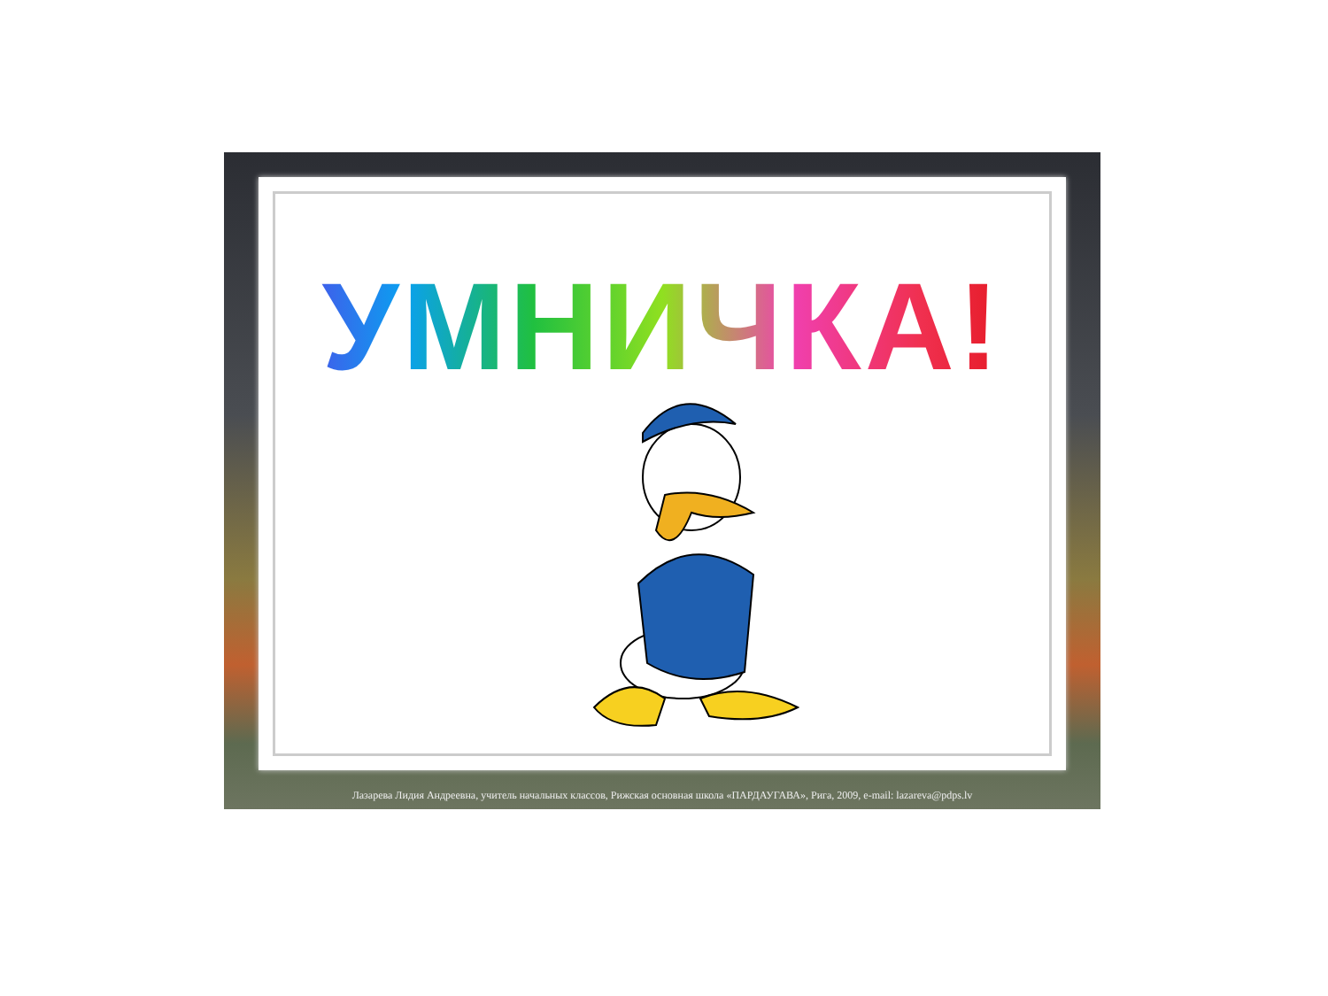УМНИЧКА!
Лазарева Лидия Андреевна, учитель начальных классов, Рижская основная школа «ПАРДАУГАВА», Рига, 2009, e-mail: lazareva@pdps.lv